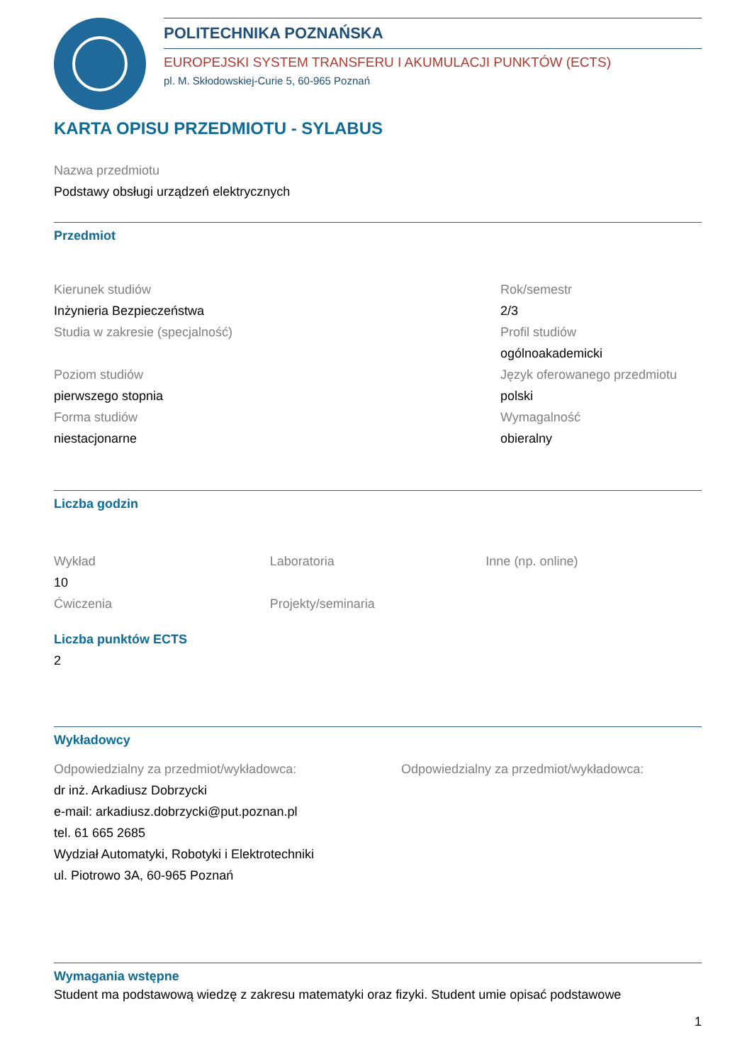POLITECHNIKA POZNAŃSKA
EUROPEJSKI SYSTEM TRANSFERU I AKUMULACJI PUNKTÓW (ECTS)
pl. M. Skłodowskiej-Curie 5, 60-965 Poznań
KARTA OPISU PRZEDMIOTU - SYLABUS
Nazwa przedmiotu
Podstawy obsługi urządzeń elektrycznych
Przedmiot
Kierunek studiów
Inżynieria Bezpieczeństwa
Studia w zakresie (specjalność)
Poziom studiów
pierwszego stopnia
Forma studiów
niestacjonarne
Rok/semestr
2/3
Profil studiów
ogólnoakademicki
Język oferowanego przedmiotu
polski
Wymagalność
obieralny
Liczba godzin
Wykład
10
Ćwiczenia
Laboratoria
Projekty/seminaria
Inne (np. online)
Liczba punktów ECTS
2
Wykładowcy
Odpowiedzialny za przedmiot/wykładowca:
dr inż. Arkadiusz Dobrzycki
e-mail: arkadiusz.dobrzycki@put.poznan.pl
tel. 61 665 2685
Wydział Automatyki, Robotyki i Elektrotechniki
ul. Piotrowo 3A, 60-965 Poznań
Odpowiedzialny za przedmiot/wykładowca:
Wymagania wstępne
Student ma podstawową wiedzę z zakresu matematyki oraz fizyki. Student umie opisać podstawowe
1